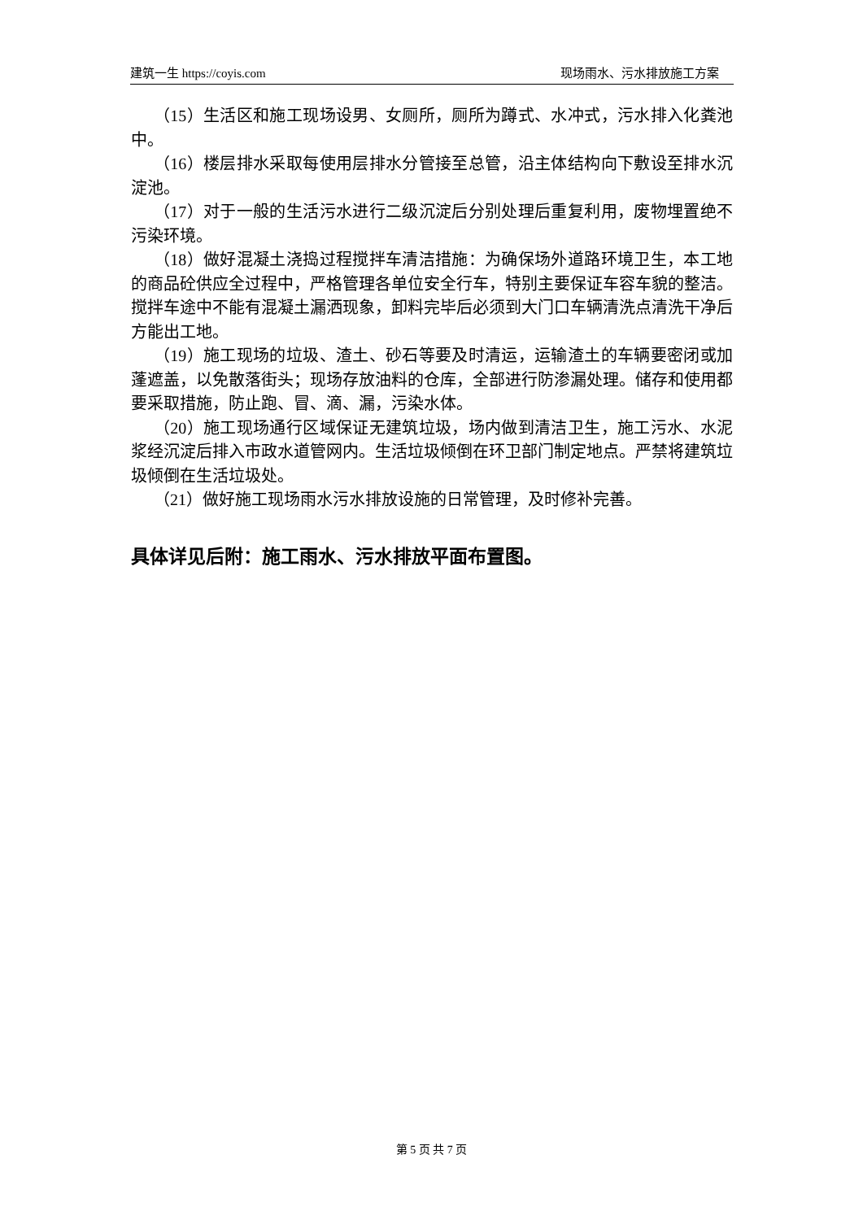建筑一生 https://coyis.com 现场雨水、污水排放施工方案
（15）生活区和施工现场设男、女厕所，厕所为蹲式、水冲式，污水排入化粪池中。
（16）楼层排水采取每使用层排水分管接至总管，沿主体结构向下敷设至排水沉淀池。
（17）对于一般的生活污水进行二级沉淀后分别处理后重复利用，废物埋置绝不污染环境。
（18）做好混凝土浇捣过程搅拌车清洁措施：为确保场外道路环境卫生，本工地的商品砼供应全过程中，严格管理各单位安全行车，特别主要保证车容车貌的整洁。搅拌车途中不能有混凝土漏洒现象，卸料完毕后必须到大门口车辆清洗点清洗干净后方能出工地。
（19）施工现场的垃圾、渣土、砂石等要及时清运，运输渣土的车辆要密闭或加蓬遮盖，以免散落街头；现场存放油料的仓库，全部进行防渗漏处理。储存和使用都要采取措施，防止跑、冒、滴、漏，污染水体。
（20）施工现场通行区域保证无建筑垃圾，场内做到清洁卫生，施工污水、水泥浆经沉淀后排入市政水道管网内。生活垃圾倾倒在环卫部门制定地点。严禁将建筑垃圾倾倒在生活垃圾处。
（21）做好施工现场雨水污水排放设施的日常管理，及时修补完善。
具体详见后附：施工雨水、污水排放平面布置图。
第 5 页 共 7 页